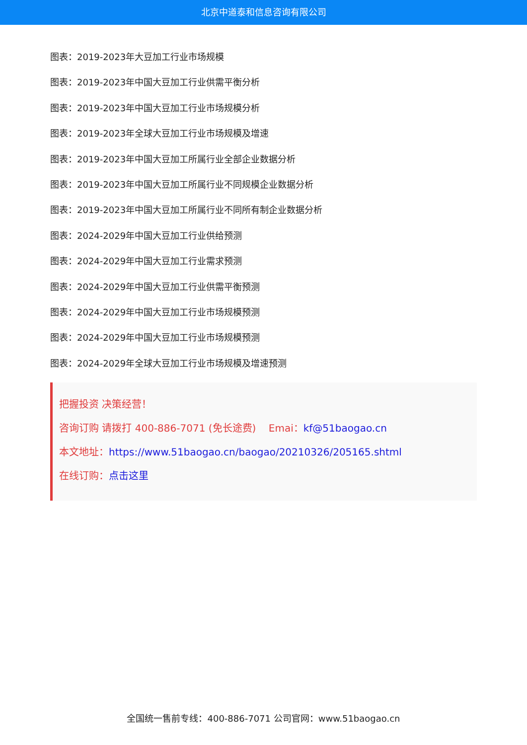北京中道泰和信息咨询有限公司
图表：2019-2023年大豆加工行业市场规模
图表：2019-2023年中国大豆加工行业供需平衡分析
图表：2019-2023年中国大豆加工行业市场规模分析
图表：2019-2023年全球大豆加工行业市场规模及增速
图表：2019-2023年中国大豆加工所属行业全部企业数据分析
图表：2019-2023年中国大豆加工所属行业不同规模企业数据分析
图表：2019-2023年中国大豆加工所属行业不同所有制企业数据分析
图表：2024-2029年中国大豆加工行业供给预测
图表：2024-2029年中国大豆加工行业需求预测
图表：2024-2029年中国大豆加工行业供需平衡预测
图表：2024-2029年中国大豆加工行业市场规模预测
图表：2024-2029年中国大豆加工行业市场规模预测
图表：2024-2029年全球大豆加工行业市场规模及增速预测
把握投资 决策经营！
咨询订购 请拨打 400-886-7071 (免长途费) Emai：kf@51baogao.cn
本文地址：https://www.51baogao.cn/baogao/20210326/205165.shtml
在线订购：点击这里
全国统一售前专线：400-886-7071 公司官网：www.51baogao.cn